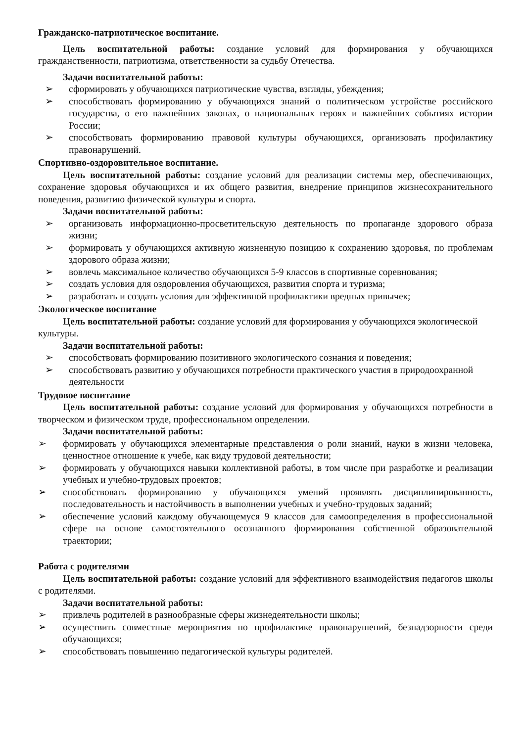Гражданско-патриотическое воспитание.
Цель воспитательной работы: создание условий для формирования у обучающихся гражданственности, патриотизма, ответственности за судьбу Отечества.
Задачи воспитательной работы:
➢ сформировать у обучающихся патриотические чувства, взгляды, убеждения;
➢ способствовать формированию у обучающихся знаний о политическом устройстве российского государства, о его важнейших законах, о национальных героях и важнейших событиях истории России;
➢ способствовать формированию правовой культуры обучающихся, организовать профилактику правонарушений.
Спортивно-оздоровительное воспитание.
Цель воспитательной работы: создание условий для реализации системы мер, обеспечивающих, сохранение здоровья обучающихся и их общего развития, внедрение принципов жизнесохранительного поведения, развитию физической культуры и спорта.
Задачи воспитательной работы:
➢ организовать информационно-просветительскую деятельность по пропаганде здорового образа жизни;
➢ формировать у обучающихся активную жизненную позицию к сохранению здоровья, по проблемам здорового образа жизни;
➢ вовлечь максимальное количество обучающихся 5-9 классов в спортивные соревнования;
➢ создать условия для оздоровления обучающихся, развития спорта и туризма;
➢ разработать и создать условия для эффективной профилактики вредных привычек;
Экологическое воспитание
Цель воспитательной работы: создание условий для формирования у обучающихся экологической культуры.
Задачи воспитательной работы:
➢ способствовать формированию позитивного экологического сознания и поведения;
➢ способствовать развитию у обучающихся потребности практического участия в природоохранной деятельности
Трудовое воспитание
Цель воспитательной работы: создание условий для формирования у обучающихся потребности в творческом и физическом труде, профессиональном определении.
Задачи воспитательной работы:
➢ формировать у обучающихся элементарные представления о роли знаний, науки в жизни человека, ценностное отношение к учебе, как виду трудовой деятельности;
➢ формировать у обучающихся навыки коллективной работы, в том числе при разработке и реализации учебных и учебно-трудовых проектов;
➢ способствовать формированию у обучающихся умений проявлять дисциплинированность, последовательность и настойчивость в выполнении учебных и учебно-трудовых заданий;
➢ обеспечение условий каждому обучающемуся 9 классов для самоопределения в профессиональной сфере на основе самостоятельного осознанного формирования собственной образовательной траектории;
Работа с родителями
Цель воспитательной работы: создание условий для эффективного взаимодействия педагогов школы с родителями.
Задачи воспитательной работы:
➢ привлечь родителей в разнообразные сферы жизнедеятельности школы;
➢ осуществить совместные мероприятия по профилактике правонарушений, безнадзорности среди обучающихся;
➢ способствовать повышению педагогической культуры родителей.